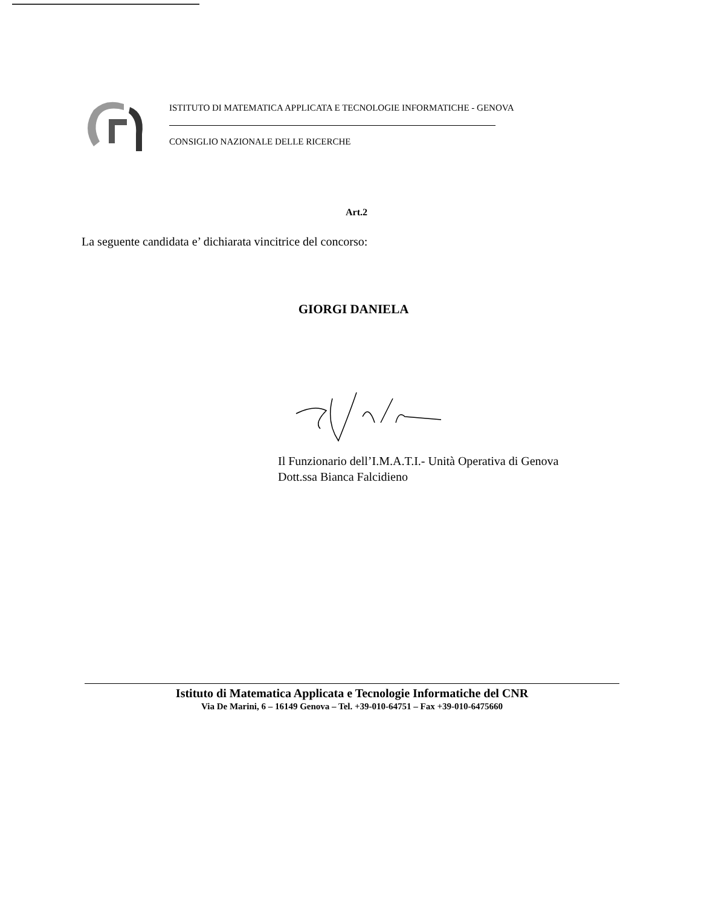ISTITUTO DI MATEMATICA APPLICATA E TECNOLOGIE INFORMATICHE - GENOVA
CONSIGLIO NAZIONALE DELLE RICERCHE
Art.2
La seguente candidata e’ dichiarata vincitrice del concorso:
GIORGI DANIELA
Il Funzionario dell’I.M.A.T.I.- Unità Operativa di Genova
Dott.ssa Bianca Falcidieno
Istituto di Matematica Applicata e Tecnologie Informatiche del CNR
Via De Marini, 6 – 16149 Genova – Tel. +39-010-64751 – Fax +39-010-6475660